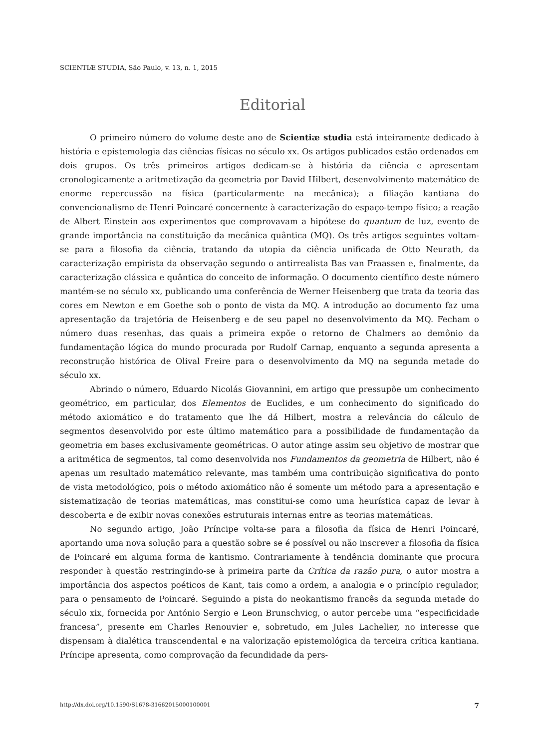SCIENTIÆ STUDIA, São Paulo, v. 13, n. 1, 2015
Editorial
O primeiro número do volume deste ano de Scientiæ studia está inteiramente dedicado à história e epistemologia das ciências físicas no século xx. Os artigos publicados estão ordenados em dois grupos. Os três primeiros artigos dedicam-se à história da ciência e apresentam cronologicamente a aritmetização da geometria por David Hilbert, desenvolvimento matemático de enorme repercussão na física (particularmente na mecânica); a filiação kantiana do convencionalismo de Henri Poincaré concernente à caracterização do espaço-tempo físico; a reação de Albert Einstein aos experimentos que comprovavam a hipótese do quantum de luz, evento de grande importância na constituição da mecânica quântica (MQ). Os três artigos seguintes voltam-se para a filosofia da ciência, tratando da utopia da ciência unificada de Otto Neurath, da caracterização empirista da observação segundo o antirrealista Bas van Fraassen e, finalmente, da caracterização clássica e quântica do conceito de informação. O documento científico deste número mantém-se no século xx, publicando uma conferência de Werner Heisenberg que trata da teoria das cores em Newton e em Goethe sob o ponto de vista da MQ. A introdução ao documento faz uma apresentação da trajetória de Heisenberg e de seu papel no desenvolvimento da MQ. Fecham o número duas resenhas, das quais a primeira expõe o retorno de Chalmers ao demônio da fundamentação lógica do mundo procurada por Rudolf Carnap, enquanto a segunda apresenta a reconstrução histórica de Olival Freire para o desenvolvimento da MQ na segunda metade do século xx.
Abrindo o número, Eduardo Nicolás Giovannini, em artigo que pressupõe um conhecimento geométrico, em particular, dos Elementos de Euclides, e um conhecimento do significado do método axiomático e do tratamento que lhe dá Hilbert, mostra a relevância do cálculo de segmentos desenvolvido por este último matemático para a possibilidade de fundamentação da geometria em bases exclusivamente geométricas. O autor atinge assim seu objetivo de mostrar que a aritmética de segmentos, tal como desenvolvida nos Fundamentos da geometria de Hilbert, não é apenas um resultado matemático relevante, mas também uma contribuição significativa do ponto de vista metodológico, pois o método axiomático não é somente um método para a apresentação e sistematização de teorias matemáticas, mas constitui-se como uma heurística capaz de levar à descoberta e de exibir novas conexões estruturais internas entre as teorias matemáticas.
No segundo artigo, João Príncipe volta-se para a filosofia da física de Henri Poincaré, aportando uma nova solução para a questão sobre se é possível ou não inscrever a filosofia da física de Poincaré em alguma forma de kantismo. Contrariamente à tendência dominante que procura responder à questão restringindo-se à primeira parte da Crítica da razão pura, o autor mostra a importância dos aspectos poéticos de Kant, tais como a ordem, a analogia e o princípio regulador, para o pensamento de Poincaré. Seguindo a pista do neokantismo francês da segunda metade do século xix, fornecida por António Sergio e Leon Brunschvicg, o autor percebe uma “especificidade francesa”, presente em Charles Renouvier e, sobretudo, em Jules Lachelier, no interesse que dispensam à dialética transcendental e na valorização epistemológica da terceira crítica kantiana. Príncipe apresenta, como comprovação da fecundidade da pers-
http://dx.doi.org/10.1590/S1678-31662015000100001 7